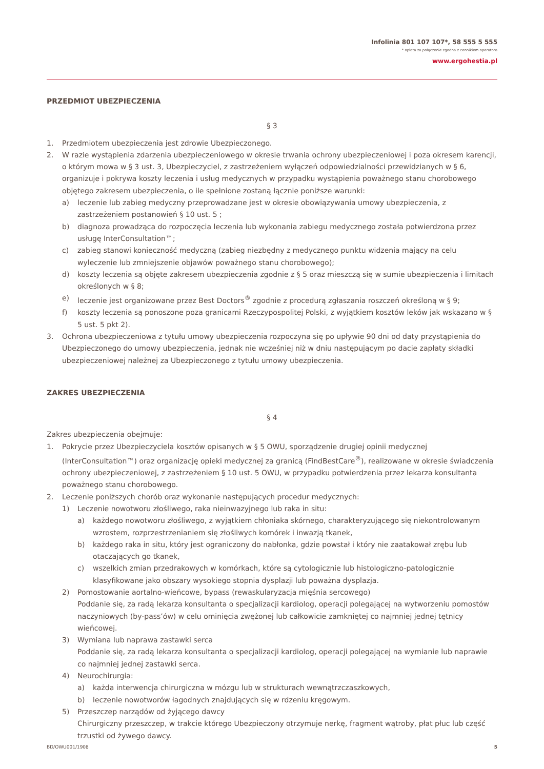Infolinia 801 107 107*, 58 555 5 555
* opłata za połączenie zgodna z cennikiem operatora
www.ergohestia.pl
PRZEDMIOT UBEZPIECZENIA
§ 3
1. Przedmiotem ubezpieczenia jest zdrowie Ubezpieczonego.
2. W razie wystąpienia zdarzenia ubezpieczeniowego w okresie trwania ochrony ubezpieczeniowej i poza okresem karencji, o którym mowa w § 3 ust. 3, Ubezpieczyciel, z zastrzeżeniem wyłączeń odpowiedzialności przewidzianych w § 6, organizuje i pokrywa koszty leczenia i usług medycznych w przypadku wystąpienia poważnego stanu chorobowego objętego zakresem ubezpieczenia, o ile spełnione zostaną łącznie poniższe warunki:
a) leczenie lub zabieg medyczny przeprowadzane jest w okresie obowiązywania umowy ubezpieczenia, z zastrzeżeniem postanowień § 10 ust. 5 ;
b) diagnoza prowadząca do rozpoczęcia leczenia lub wykonania zabiegu medycznego została potwierdzona przez usługę InterConsultation™;
c) zabieg stanowi konieczność medyczną (zabieg niezbędny z medycznego punktu widzenia mający na celu wyleczenie lub zmniejszenie objawów poważnego stanu chorobowego);
d) koszty leczenia są objęte zakresem ubezpieczenia zgodnie z § 5 oraz mieszczą się w sumie ubezpieczenia i limitach określonych w § 8;
e) leczenie jest organizowane przez Best Doctors<sup>®</sup> zgodnie z procedurą zgłaszania roszczeń określoną w § 9;
f) koszty leczenia są ponoszone poza granicami Rzeczypospolitej Polski, z wyjątkiem kosztów leków jak wskazano w § 5 ust. 5 pkt 2).
3. Ochrona ubezpieczeniowa z tytułu umowy ubezpieczenia rozpoczyna się po upływie 90 dni od daty przystąpienia do Ubezpieczonego do umowy ubezpieczenia, jednak nie wcześniej niż w dniu następującym po dacie zapłaty składki ubezpieczeniowej należnej za Ubezpieczonego z tytułu umowy ubezpieczenia.
ZAKRES UBEZPIECZENIA
§ 4
Zakres ubezpieczenia obejmuje:
1. Pokrycie przez Ubezpieczyciela kosztów opisanych w § 5 OWU, sporządzenie drugiej opinii medycznej (InterConsultation™) oraz organizację opieki medycznej za granicą (FindBestCare<sup>®</sup>), realizowane w okresie świadczenia ochrony ubezpieczeniowej, z zastrzeżeniem § 10 ust. 5 OWU, w przypadku potwierdzenia przez lekarza konsultanta poważnego stanu chorobowego.
2. Leczenie poniższych chorób oraz wykonanie następujących procedur medycznych:
1) Leczenie nowotworu złośliwego, raka nieinwazyjnego lub raka in situ:
a) każdego nowotworu złośliwego, z wyjątkiem chłoniaka skórnego, charakteryzującego się niekontrolowanym wzrostem, rozprzestrzenianiem się złośliwych komórek i inwazją tkanek,
b) każdego raka in situ, który jest ograniczony do nabłonka, gdzie powstał i który nie zaatakował zrębu lub otaczających go tkanek,
c) wszelkich zmian przedrakowych w komórkach, które są cytologicznie lub histologiczno-patologicznie klasyfikowane jako obszary wysokiego stopnia dysplazji lub poważna dysplazja.
2) Pomostowanie aortalno-wieńcowe, bypass (rewaskularyzacja mięśnia sercowego)
Poddanie się, za radą lekarza konsultanta o specjalizacji kardiolog, operacji polegającej na wytworzeniu pomostów naczyniowych (by-pass’ów) w celu ominięcia zwężonej lub całkowicie zamkniętej co najmniej jednej tętnicy wieńcowej.
3) Wymiana lub naprawa zastawki serca
Poddanie się, za radą lekarza konsultanta o specjalizacji kardiolog, operacji polegającej na wymianie lub naprawie co najmniej jednej zastawki serca.
4) Neurochirurgia:
a) każda interwencja chirurgiczna w mózgu lub w strukturach wewnątrzczaszkowych,
b) leczenie nowotworów łagodnych znajdujących się w rdzeniu kręgowym.
5) Przeszczep narządów od żyjącego dawcy
Chirurgiczny przeszczep, w trakcie którego Ubezpieczony otrzymuje nerkę, fragment wątroby, płat płuc lub część trzustki od żywego dawcy.
BD/OWU001/1908 5